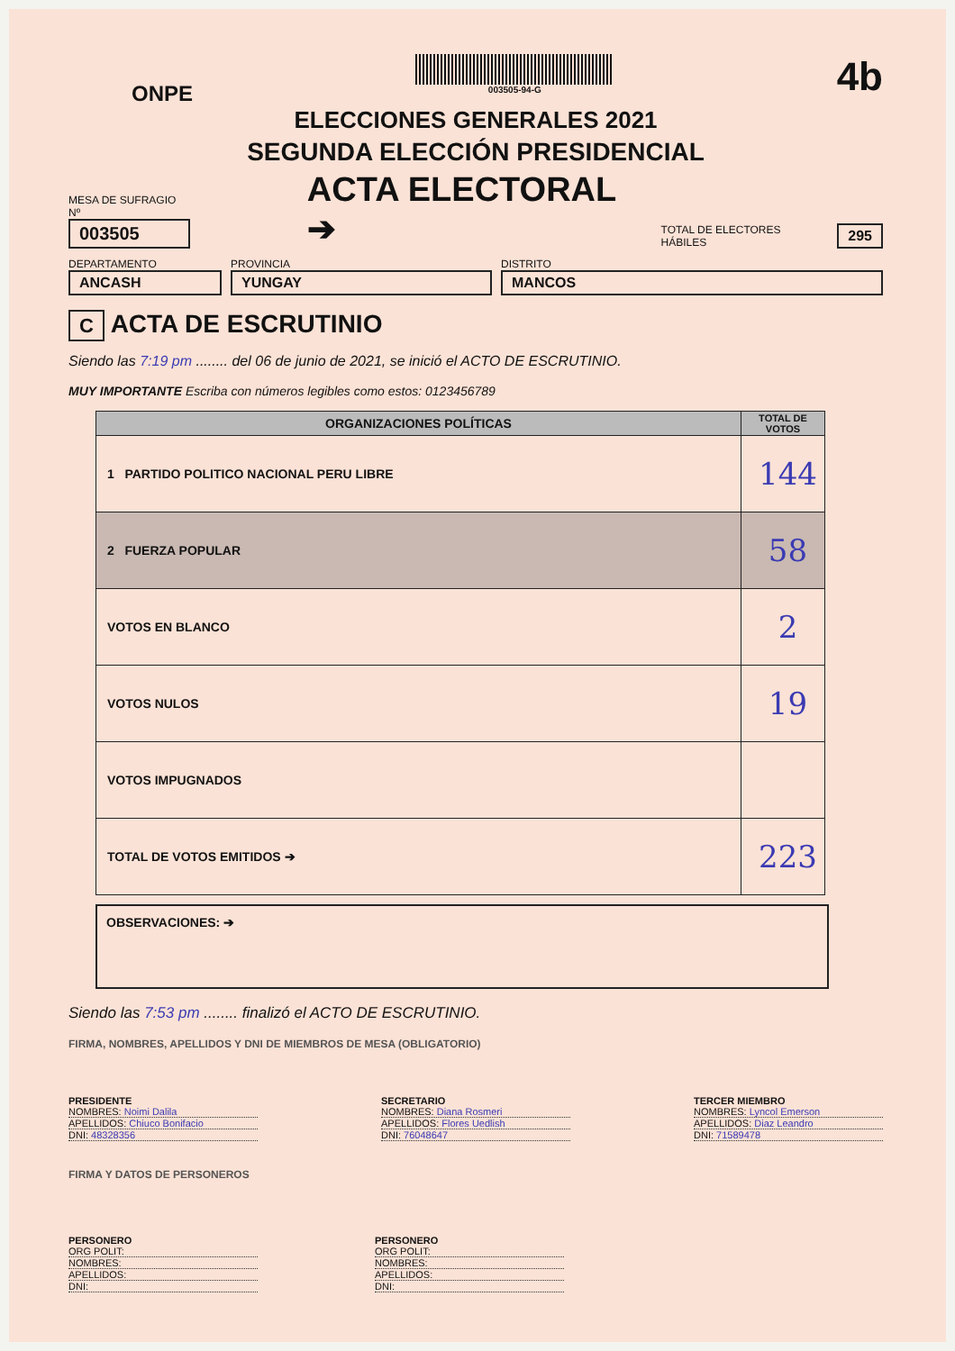ONPE
003505-94-G
4b
ELECCIONES GENERALES 2021
SEGUNDA ELECCIÓN PRESIDENCIAL
MESA DE SUFRAGIO Nº
003505
ACTA ELECTORAL ➔
TOTAL DE ELECTORES HÁBILES
295
DEPARTAMENTO
ANCASH
PROVINCIA
YUNGAY
DISTRITO
MANCOS
C ACTA DE ESCRUTINIO
Siendo las 7:19 pm ........ del 06 de junio de 2021, se inició el ACTO DE ESCRUTINIO.
MUY IMPORTANTE Escriba con números legibles como estos: 0123456789
| ORGANIZACIONES POLÍTICAS | TOTAL DE VOTOS |
| --- | --- |
| 1 PARTIDO POLITICO NACIONAL PERU LIBRE | 144 |
| 2 FUERZA POPULAR | 58 |
| VOTOS EN BLANCO | 2 |
| VOTOS NULOS | 19 |
| VOTOS IMPUGNADOS | |
| TOTAL DE VOTOS EMITIDOS ➔ | 223 |
OBSERVACIONES: ➔
Siendo las 7:53 pm ........ finalizó el ACTO DE ESCRUTINIO.
FIRMA, NOMBRES, APELLIDOS Y DNI DE MIEMBROS DE MESA (OBLIGATORIO)
PRESIDENTE
NOMBRES: Noimi Dalila
APELLIDOS: Chiuco Bonifacio
DNI: 48328356
SECRETARIO
NOMBRES: Diana Rosmeri
APELLIDOS: Flores Uedlish
DNI: 76048647
TERCER MIEMBRO
NOMBRES: Lyncol Emerson
APELLIDOS: Diaz Leandro
DNI: 71589478
FIRMA Y DATOS DE PERSONEROS
PERSONERO
ORG POLIT:
NOMBRES:
APELLIDOS:
DNI:
PERSONERO
ORG POLIT:
NOMBRES:
APELLIDOS:
DNI: